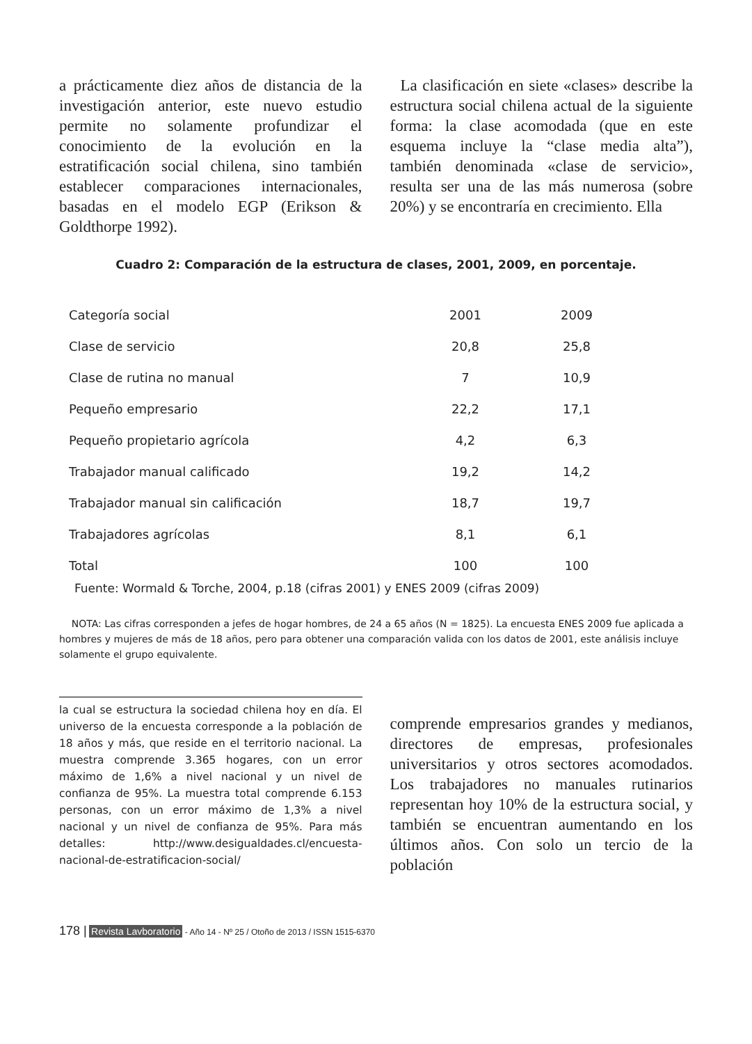a prácticamente diez años de distancia de la investigación anterior, este nuevo estudio permite no solamente profundizar el conocimiento de la evolución en la estratificación social chilena, sino también establecer comparaciones internacionales, basadas en el modelo EGP (Erikson & Goldthorpe 1992).
La clasificación en siete «clases» describe la estructura social chilena actual de la siguiente forma: la clase acomodada (que en este esquema incluye la “clase media alta”), también denominada «clase de servicio», resulta ser una de las más numerosa (sobre 20%) y se encontraría en crecimiento. Ella
Cuadro 2: Comparación de la estructura de clases, 2001, 2009, en porcentaje.
| Categoría social | 2001 | 2009 |
| Clase de servicio | 20,8 | 25,8 |
| Clase de rutina no manual | 7 | 10,9 |
| Pequeño empresario | 22,2 | 17,1 |
| Pequeño propietario agrícola | 4,2 | 6,3 |
| Trabajador manual calificado | 19,2 | 14,2 |
| Trabajador manual sin calificación | 18,7 | 19,7 |
| Trabajadores agrícolas | 8,1 | 6,1 |
| Total | 100 | 100 |
Fuente: Wormald & Torche, 2004, p.18 (cifras 2001) y ENES 2009 (cifras 2009)
NOTA: Las cifras corresponden a jefes de hogar hombres, de 24 a 65 años (N = 1825). La encuesta ENES 2009 fue aplicada a hombres y mujeres de más de 18 años, pero para obtener una comparación valida con los datos de 2001, este análisis incluye solamente el grupo equivalente.
la cual se estructura la sociedad chilena hoy en día. El universo de la encuesta corresponde a la población de 18 años y más, que reside en el territorio nacional. La muestra comprende 3.365 hogares, con un error máximo de 1,6% a nivel nacional y un nivel de confianza de 95%. La muestra total comprende 6.153 personas, con un error máximo de 1,3% a nivel nacional y un nivel de confianza de 95%. Para más detalles: http://www.desigualdades.cl/encuesta-nacional-de-estratificacion-social/
comprende empresarios grandes y medianos, directores de empresas, profesionales universitarios y otros sectores acomodados. Los trabajadores no manuales rutinarios representan hoy 10% de la estructura social, y también se encuentran aumentando en los últimos años. Con solo un tercio de la población
178 | Revista Lavboratorio - Año 14 - Nº 25 / Otoño de 2013 / ISSN 1515-6370